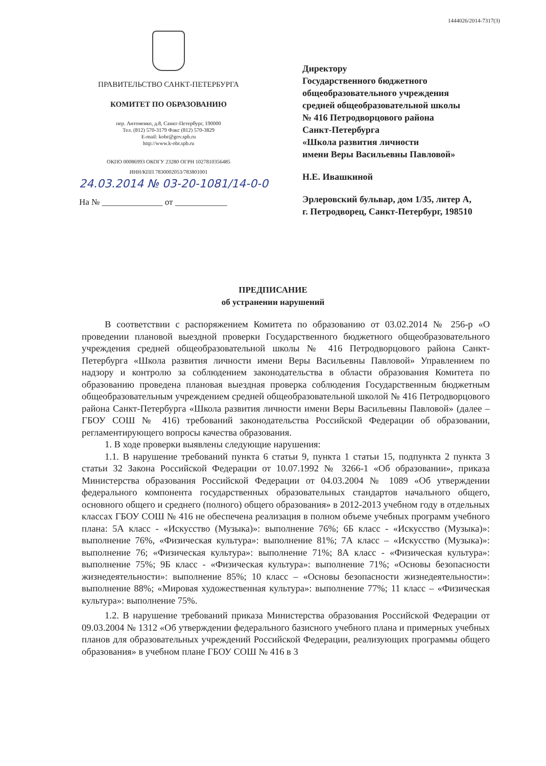1444026/2014-7317(3)
ПРАВИТЕЛЬСТВО САНКТ-ПЕТЕРБУРГА
КОМИТЕТ ПО ОБРАЗОВАНИЮ
пер. Антоненко, д.8, Санкт-Петербург, 190000
Тел. (812) 570-3179 Факс (812) 570-3829
E-mail: kobr@gov.spb.ru
http://www.k-obr.spb.ru
ОКПО 00086993 ОКОГУ 23280 ОГРН 1027810356485
ИНН/КПП 7830002053/783801001
24.03.2014 № 03-20-1081/14-0-0
На № ______________ от ____________
Директору
Государственного бюджетного
общеобразовательного учреждения
средней общеобразовательной школы
№ 416 Петродворцового района
Санкт-Петербурга
«Школа развития личности
имени Веры Васильевны Павловой»
Н.Е. Ивашкиной
Эрлеровский бульвар, дом 1/35, литер А,
г. Петродворец, Санкт-Петербург, 198510
ПРЕДПИСАНИЕ
об устранении нарушений
В соответствии с распоряжением Комитета по образованию от 03.02.2014 № 256-р «О проведении плановой выездной проверки Государственного бюджетного общеобразовательного учреждения средней общеобразовательной школы № 416 Петродворцового района Санкт-Петербурга «Школа развития личности имени Веры Васильевны Павловой» Управлением по надзору и контролю за соблюдением законодательства в области образования Комитета по образованию проведена плановая выездная проверка соблюдения Государственным бюджетным общеобразовательным учреждением средней общеобразовательной школой № 416 Петродворцового района Санкт-Петербурга «Школа развития личности имени Веры Васильевны Павловой» (далее – ГБОУ СОШ № 416) требований законодательства Российской Федерации об образовании, регламентирующего вопросы качества образования.
1. В ходе проверки выявлены следующие нарушения:
1.1. В нарушение требований пункта 6 статьи 9, пункта 1 статьи 15, подпункта 2 пункта 3 статьи 32 Закона Российской Федерации от 10.07.1992 № 3266-1 «Об образовании», приказа Министерства образования Российской Федерации от 04.03.2004 № 1089 «Об утверждении федерального компонента государственных образовательных стандартов начального общего, основного общего и среднего (полного) общего образования» в 2012-2013 учебном году в отдельных классах ГБОУ СОШ № 416 не обеспечена реализация в полном объеме учебных программ учебного плана: 5А класс - «Искусство (Музыка)»: выполнение 76%; 6Б класс - «Искусство (Музыка)»: выполнение 76%, «Физическая культура»: выполнение 81%; 7А класс – «Искусство (Музыка)»: выполнение 76; «Физическая культура»: выполнение 71%; 8А класс - «Физическая культура»: выполнение 75%; 9Б класс - «Физическая культура»: выполнение 71%; «Основы безопасности жизнедеятельности»: выполнение 85%; 10 класс – «Основы безопасности жизнедеятельности»: выполнение 88%; «Мировая художественная культура»: выполнение 77%; 11 класс – «Физическая культура»: выполнение 75%.
1.2. В нарушение требований приказа Министерства образования Российской Федерации от 09.03.2004 № 1312 «Об утверждении федерального базисного учебного плана и примерных учебных планов для образовательных учреждений Российской Федерации, реализующих программы общего образования» в учебном плане ГБОУ СОШ № 416 в 3